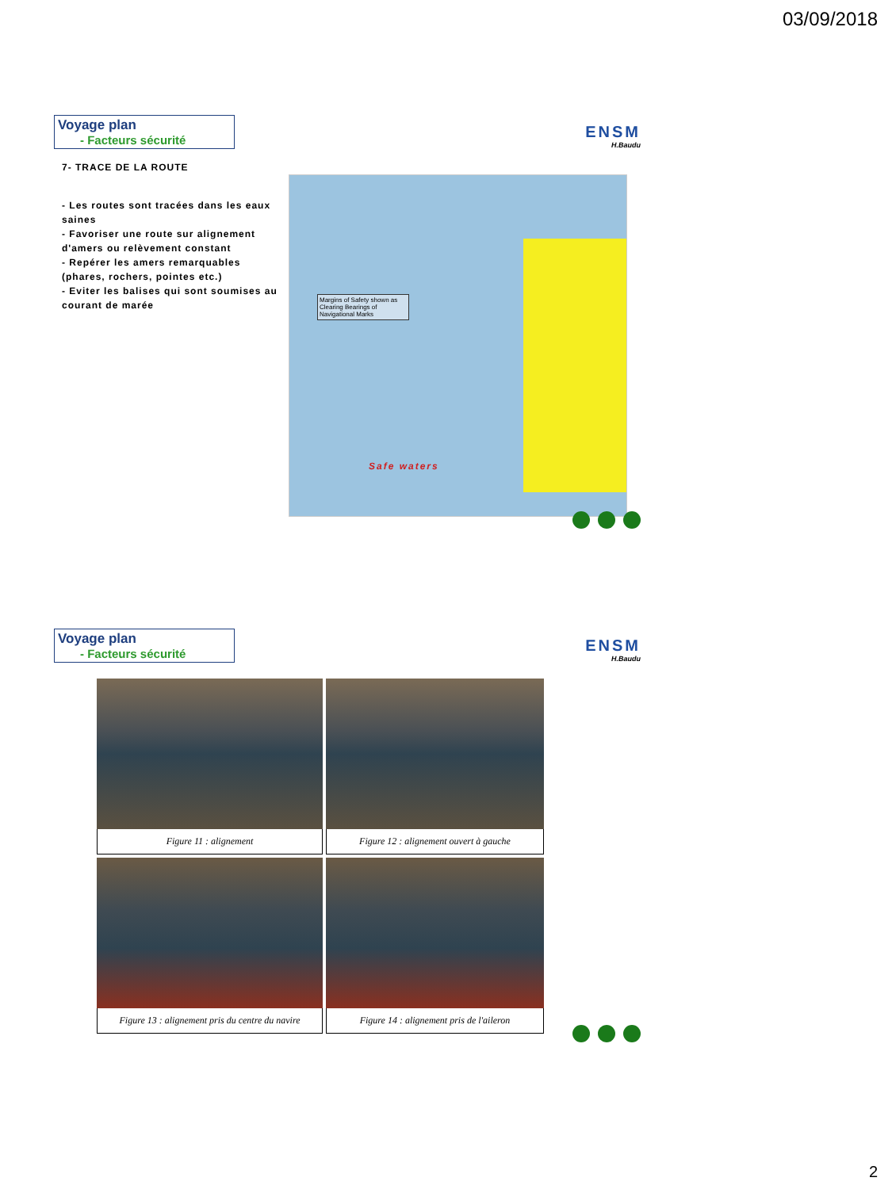03/09/2018
Voyage plan
- Facteurs sécurité
ENSM
H.Baudu
7- TRACE DE LA ROUTE
- Les routes sont tracées dans les eaux saines
- Favoriser une route sur alignement d'amers ou relèvement constant
- Repérer les amers remarquables (phares, rochers, pointes etc.)
- Eviter les balises qui sont soumises au courant de marée
Margins of Safety shown as Clearing Bearings of Navigational Marks
Safe waters
Voyage plan
- Facteurs sécurité
ENSM
H.Baudu
Figure 11 : alignement
Figure 12 : alignement ouvert à gauche
Figure 13 : alignement pris du centre du navire
Figure 14 : alignement pris de l'aileron
2